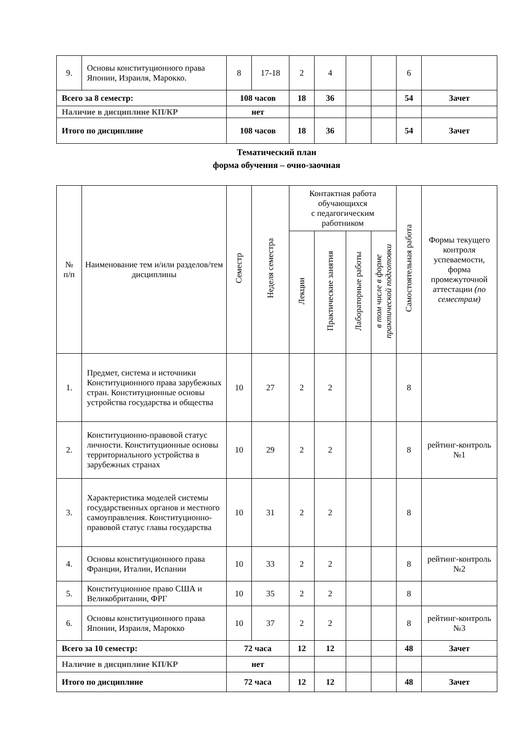| 9. | Основы конституционного права Японии, Израиля, Марокко. | 8 | 17-18 | 2 | 4 | | | 6 | |
| Всего за 8 семестр: | | 108 часов | | 18 | 36 | | | 54 | Зачет |
| Наличие в дисциплине КП/КР | | нет | | | | | | | |
| Итого по дисциплине | | 108 часов | | 18 | 36 | | | 54 | Зачет |
Тематический план
форма обучения – очно-заочная
| № п/п | Наименование тем и/или разделов/тем дисциплины | Семестр | Неделя семестра | Контактная работа обучающихся с педагогическим работником | | | | Самостоятельная работа | Формы текущего контроля успеваемости, форма промежуточной аттестации (по семестрам) |
| --- | --- | --- | --- | --- | --- | --- | --- | --- | --- |
| | | | | Лекции | Практические занятия | Лабораторные работы | в том числе в форме практической подготовки | | |
| 1. | Предмет, система и источники Конституционного права зарубежных стран. Конституционные основы устройства государства и общества | 10 | 27 | 2 | 2 | | | 8 | |
| 2. | Конституционно-правовой статус личности. Конституционные основы территориального устройства в зарубежных странах | 10 | 29 | 2 | 2 | | | 8 | рейтинг-контроль №1 |
| 3. | Характеристика моделей системы государственных органов и местного самоуправления. Конституционно-правовой статус главы государства | 10 | 31 | 2 | 2 | | | 8 | |
| 4. | Основы конституционного права Франции, Италии, Испании | 10 | 33 | 2 | 2 | | | 8 | рейтинг-контроль №2 |
| 5. | Конституционное право США и Великобритании, ФРГ | 10 | 35 | 2 | 2 | | | 8 | |
| 6. | Основы конституционного права Японии, Израиля, Марокко | 10 | 37 | 2 | 2 | | | 8 | рейтинг-контроль №3 |
| Всего за 10 семестр: | | 72 часа | | 12 | 12 | | | 48 | Зачет |
| Наличие в дисциплине КП/КР | | нет | | | | | | | |
| Итого по дисциплине | | 72 часа | | 12 | 12 | | | 48 | Зачет |